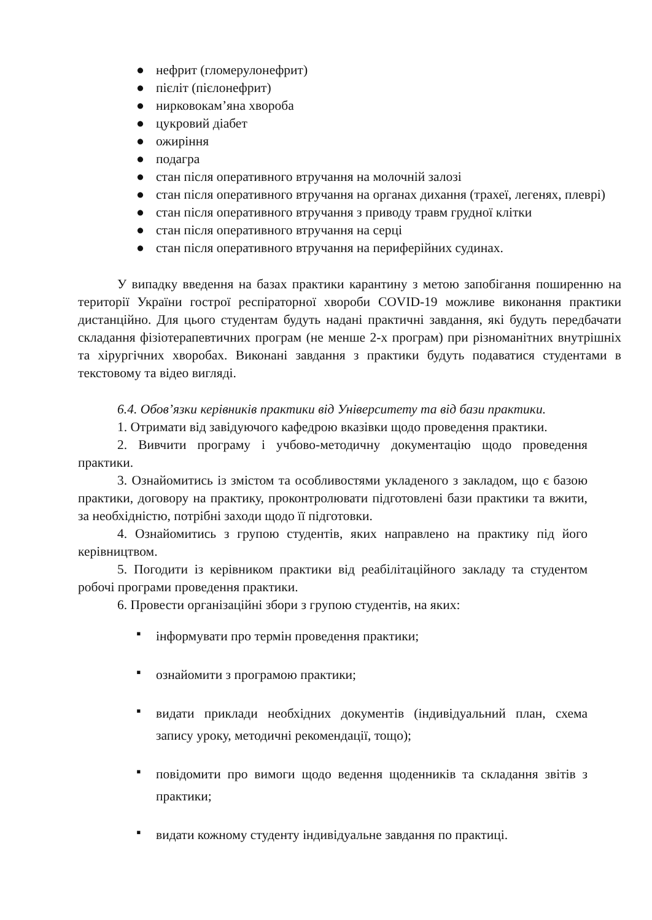● нефрит (гломерулонефрит)
● пієліт (пієлонефрит)
● нирковокам’яна хвороба
● цукровий діабет
● ожиріння
● подагра
● стан після оперативного втручання на молочній залозі
● стан після оперативного втручання на органах дихання (трахеї, легенях, плеврі)
● стан після оперативного втручання з приводу травм грудної клітки
● стан після оперативного втручання на серці
● стан після оперативного втручання на периферійних судинах.
У випадку введення на базах практики карантину з метою запобігання поширенню на території України гострої респіраторної хвороби COVID-19 можливе виконання практики дистанційно. Для цього студентам будуть надані практичні завдання, які будуть передбачати складання фізіотерапевтичних програм (не менше 2-х програм) при різноманітних внутрішніх та хірургічних хворобах. Виконані завдання з практики будуть подаватися студентами в текстовому та відео вигляді.
6.4. Обов’язки керівників практики від Університету та від бази практики.
1. Отримати від завідуючого кафедрою вказівки щодо проведення практики.
2. Вивчити програму і учбово-методичну документацію щодо проведення практики.
3. Ознайомитись із змістом та особливостями укладеного з закладом, що є базою практики, договору на практику, проконтролювати підготовлені бази практики та вжити, за необхідністю, потрібні заходи щодо її підготовки.
4. Ознайомитись з групою студентів, яких направлено на практику під його керівництвом.
5. Погодити із керівником практики від реабілітаційного закладу та студентом робочі програми проведення практики.
6. Провести організаційні збори з групою студентів, на яких:
▪ інформувати про термін проведення практики;
▪ ознайомити з програмою практики;
▪ видати приклади необхідних документів (індивідуальний план, схема запису уроку, методичні рекомендації, тощо);
▪ повідомити про вимоги щодо ведення щоденників та складання звітів з практики;
▪ видати кожному студенту індивідуальне завдання по практиці.